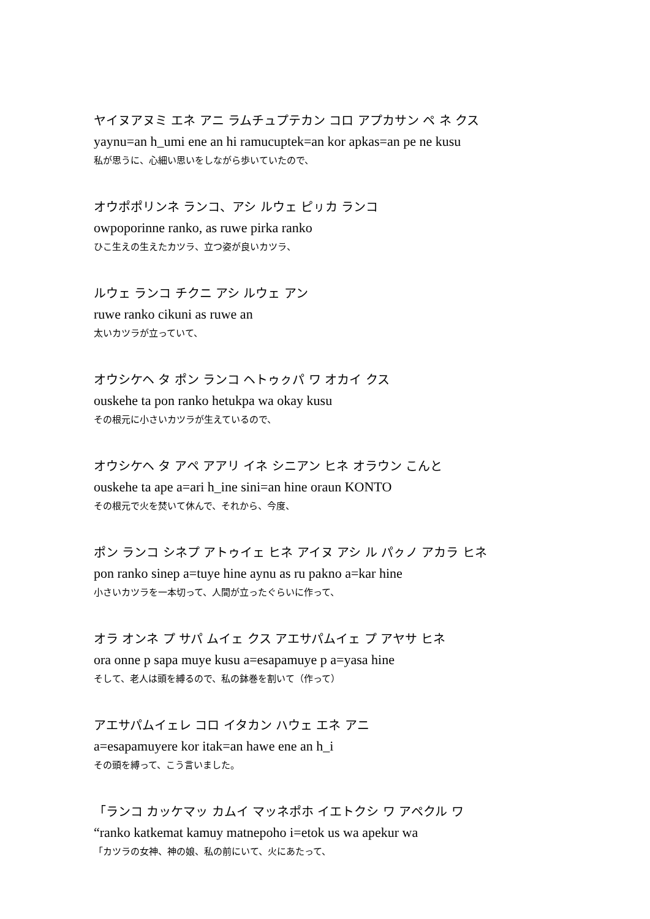ヤイヌアヌミ エネ アニ ラムチュプテカン コロ アプカサン ペ ネ クス
yaynu=an h_umi ene an hi ramucuptek=an kor apkas=an pe ne kusu
私が思うに、心細い思いをしながら歩いていたので、
オウポポリンネ ランコ、アシ ルウェ ピㇼカ ランコ
owpoporinne ranko, as ruwe pirka ranko
ひこ生えの生えたカツラ、立つ姿が良いカツラ、
ルウェ ランコ チクニ アシ ルウェ アン
ruwe ranko cikuni as ruwe an
太いカツラが立っていて、
オウシケヘ タ ポン ランコ ヘトゥㇰパ ワ オカイ クス
ouskehe ta pon ranko hetukpa wa okay kusu
その根元に小さいカツラが生えているので、
オウシケヘ タ アペ アアリ イネ シニアン ヒネ オラウン こんと
ouskehe ta ape a=ari h_ine sini=an hine oraun KONTO
その根元で火を焚いて休んで、それから、今度、
ポン ランコ シネプ アトゥイェ ヒネ アイヌ アシ ル パㇰノ アカラ ヒネ
pon ranko sinep a=tuye hine aynu as ru pakno a=kar hine
小さいカツラを一本切って、人間が立ったぐらいに作って、
オラ オンネ プ サパ ムイェ クス アエサパムイェ プ アヤサ ヒネ
ora onne p sapa muye kusu a=esapamuye p a=yasa hine
そして、老人は頭を縛るので、私の鉢巻を割いて（作って）
アエサパムイェレ コロ イタカン ハウェ エネ アニ
a=esapamuyere kor itak=an hawe ene an h_i
その頭を縛って、こう言いました。
「ランコ カッケマッ カムイ マッネポホ イエトクシ ワ アペクル ワ
“ranko katkemat kamuy matnepoho i=etok us wa apekur wa
「カツラの女神、神の娘、私の前にいて、火にあたって、